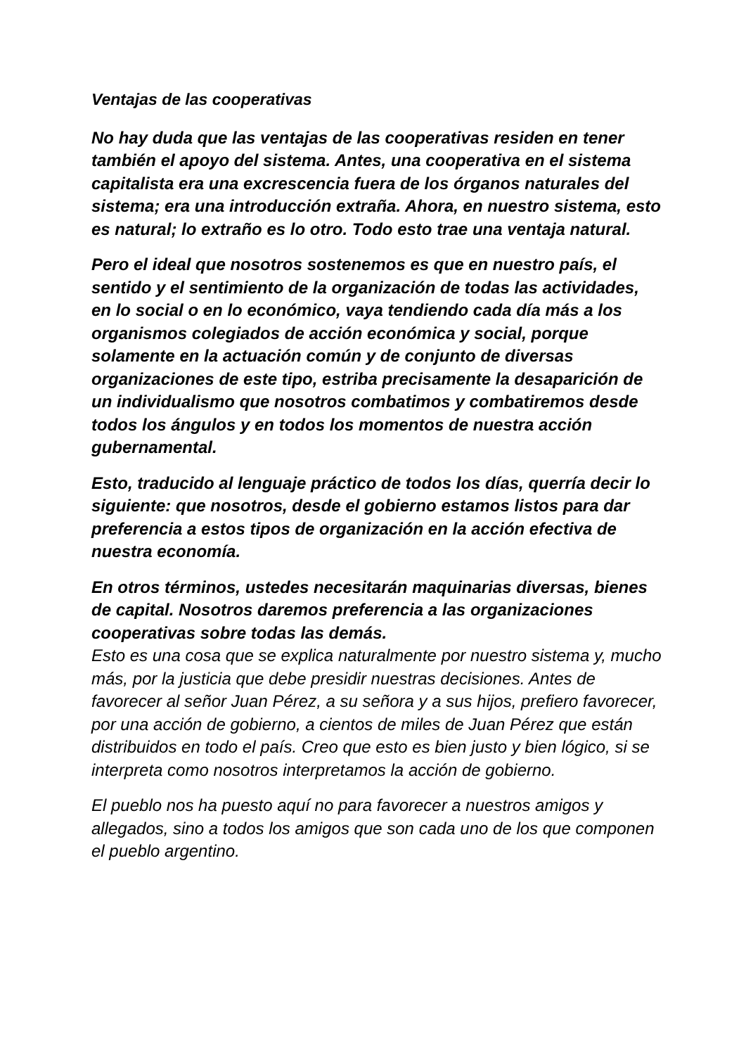Ventajas de las cooperativas
No hay duda que las ventajas de las cooperativas residen en tener también el apoyo del sistema. Antes, una cooperativa en el sistema capitalista era una excrescencia fuera de los órganos naturales del sistema; era una introducción extraña. Ahora, en nuestro sistema, esto es natural; lo extraño es lo otro. Todo esto trae una ventaja natural.
Pero el ideal que nosotros sostenemos es que en nuestro país, el sentido y el sentimiento de la organización de todas las actividades, en lo social o en lo económico, vaya tendiendo cada día más a los organismos colegiados de acción económica y social, porque solamente en la actuación común y de conjunto de diversas organizaciones de este tipo, estriba precisamente la desaparición de un individualismo que nosotros combatimos y combatiremos desde todos los ángulos y en todos los momentos de nuestra acción gubernamental.
Esto, traducido al lenguaje práctico de todos los días, querría decir lo siguiente: que nosotros, desde el gobierno estamos listos para dar preferencia a estos tipos de organización en la acción efectiva de nuestra economía.
En otros términos, ustedes necesitarán maquinarias diversas, bienes de capital. Nosotros daremos preferencia a las organizaciones cooperativas sobre todas las demás.
Esto es una cosa que se explica naturalmente por nuestro sistema y, mucho más, por la justicia que debe presidir nuestras decisiones. Antes de favorecer al señor Juan Pérez, a su señora y a sus hijos, prefiero favorecer, por una acción de gobierno, a cientos de miles de Juan Pérez que están distribuidos en todo el país. Creo que esto es bien justo y bien lógico, si se interpreta como nosotros interpretamos la acción de gobierno.
El pueblo nos ha puesto aquí no para favorecer a nuestros amigos y allegados, sino a todos los amigos que son cada uno de los que componen el pueblo argentino.